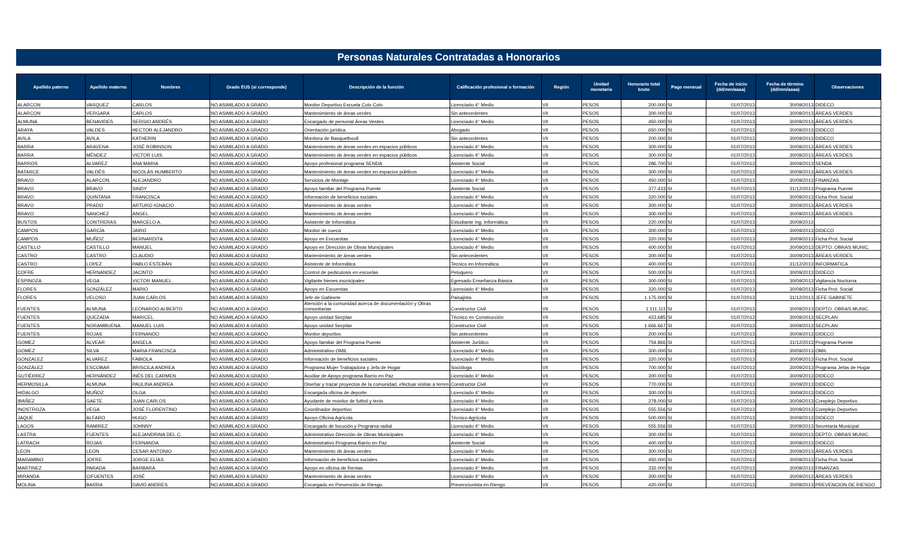Personas Naturales Contratadas a Honorarios
| Apellido paterno | Apellido materno | Nombres | Grado EUS (si corresponde) | Descripción de la función | Calificación profesional o formación | Región | Unidad monetaria | Honorario total bruto | Pago mensual | Fecha de inicio (dd/mm/aaaa) | Fecha de término (dd/mm/aaaa) | Observaciones |
| --- | --- | --- | --- | --- | --- | --- | --- | --- | --- | --- | --- | --- |
| ALARCON | VASQUEZ | CARLOS | NO ASIMILADO A GRADO | Monitor Deportivo Escuela Colo Colo | Licenciado 4° Medio | VII | PESOS | 200.000 | SI | 01/07/2013 | 30/09/2013 | DIDECO |
| ALARCON | VERGARA | CARLOS | NO ASIMILADO A GRADO | Mantenimiento de áreas verdes | Sin antecedentes | VII | PESOS | 300.000 | SI | 01/07/2013 | 30/09/2013 | ÁREAS VERDES |
| ALMUNA | BENAVIDES | SERGIO ANDRÉS | NO ASIMILADO A GRADO | Encargado de personal Áreas Verdes | Licenciado 4° Medio | VII | PESOS | 450.000 | SI | 01/07/2013 | 30/09/2013 | ÁREAS VERDES |
| ARAYA | VALDES | HECTOR ALEJANDRO | NO ASIMILADO A GRADO | Orientación jurídica | Abogado | VII | PESOS | 650.000 | SI | 01/07/2013 | 30/09/2013 | DIDECO |
| AVILA | AVILA | KATHERIN | NO ASIMILADO A GRADO | Monitora de Basquetbooll | Sin antecedentes | VII | PESOS | 200.000 | SI | 01/07/2013 | 30/09/2013 | DIDECO |
| BARRA | ARAVENA | JOSÉ ROBINSON | NO ASIMILADO A GRADO | Mantenimiento de áreas verdes en espacios públicos | Licenciado 4° Medio | VII | PESOS | 300.000 | SI | 01/07/2013 | 30/09/2013 | ÁREAS VERDES |
| BARRA | MÉNDEZ | VICTOR LUIS | NO ASIMILADO A GRADO | Mantenimiento de áreas verdes en espacios públicos | Licenciado 4° Medio | VII | PESOS | 300.000 | SI | 01/07/2013 | 30/09/2013 | ÁREAS VERDES |
| BARROS | ALVAREZ | ANA MARIA | NO ASIMILADO A GRADO | Apoyo profesional programa SENDA | Asistente Social | VII | PESOS | 286.700 | SI | 01/07/2013 | 30/09/2013 | SENDA |
| BATARCE | VALDÉS | NICOLÁS HUMBERTO | NO ASIMILADO A GRADO | Mantenimiento de áreas verdes en espacios públicos | Licenciado 4° Medio | VII | PESOS | 300.000 | SI | 01/07/2013 | 30/09/2013 | ÁREAS VERDES |
| BRAVO | ALARCON | ALEJANDRO | NO ASIMILADO A GRADO | Servicios de Montaje | Licenciado 4° Medio | VII | PESOS | 450.000 | SI | 01/07/2013 | 30/09/2013 | FINANZAS |
| BRAVO | BRAVO | SINDY | NO ASIMILADO A GRADO | Apoyo familiar del Programa Puente | Asistente Social | VII | PESOS | 377.433 | SI | 01/07/2013 | 31/12/2013 | Programa Puente |
| BRAVO | QUINTANA | FRANCISCA | NO ASIMILADO A GRADO | Información de beneficios sociales | Licenciado 4° Medio | VII | PESOS | 320.000 | SI | 01/07/2013 | 30/09/2013 | Ficha Prot. Social |
| BRAVO | PRADO | ARTURO IGNACIO | NO ASIMILADO A GRADO | Mantenimiento de áreas verdes | Licenciado 4° Medio | VII | PESOS | 300.000 | SI | 01/07/2013 | 30/09/2013 | ÁREAS VERDES |
| BRAVO | SANCHEZ | ANGEL | NO ASIMILADO A GRADO | Mantenimiento de áreas verdes | Licenciado 4° Medio | VII | PESOS | 300.000 | SI | 01/07/2013 | 30/09/2013 | ÁREAS VERDES |
| BUSTOS | CONTRERAS | MARCELO A. | NO ASIMILADO A GRADO | Asistente de Informática | Estudiante Ing. Informática | VII | PESOS | 220.000 | SI | 01/07/2013 | 30/09/2013 | |
| CAMPOS | GARCÍA | JAIRO | NO ASIMILADO A GRADO | Monitor de cueca | Licenciado 4° Medio | VII | PESOS | 300.000 | SI | 01/07/2013 | 30/09/2013 | DIDECO |
| CAMPOS | MUÑOZ | BERNARDITA | NO ASIMILADO A GRADO | Apoyo en Encuestas | Licenciado 4° Medio | VII | PESOS | 320.000 | SI | 01/07/2013 | 30/09/2013 | Ficha Prot. Social |
| CASTILLO | CASTILLO | MANUEL | NO ASIMILADO A GRADO | Apoyo en Dirección de Obras Municipales | Licenciado 4° Medio | VII | PESOS | 400.000 | SI | 01/07/2013 | 30/09/2013 | DEPTO. OBRAS MUNIC. |
| CASTRO | CASTRO | CLAUDIO | NO ASIMILADO A GRADO | Mantenimiento de áreas verdes | Sin antecedentes | VII | PESOS | 300.000 | SI | 01/07/2013 | 30/09/2013 | ÁREAS VERDES |
| CASTRO | LOPEZ | PABLO ESTEBÁN | NO ASIMILADO A GRADO | Asistente de Informática | Tecnico en Informática | VII | PESOS | 400.000 | SI | 01/07/2013 | 31/12/2013 | INFORMATICA |
| COFRE | HERNANDEZ | JACINTO | NO ASIMILADO A GRADO | Control de pediculosis en escuelas | Peluquero | VII | PESOS | 500.000 | SI | 01/07/2013 | 30/09/2013 | DIDECO |
| ESPINOZA | VEGA | VICTOR MANUEL | NO ASIMILADO A GRADO | Vigilante bienes municipales | Egresado Enseñanza Básica | VII | PESOS | 300.000 | SI | 01/07/2013 | 30/09/2013 | Vigilancia Nocturna |
| FLORES | GONZÁLEZ | MARIO | NO ASIMILADO A GRADO | Apoyo en Escuestas | Licenciado 4° Medio | VII | PESOS | 320.000 | SI | 01/07/2013 | 30/09/2013 | Ficha Prot. Social |
| FLORES | VELOSO | JUAN CARLOS | NO ASIMILADO A GRADO | Jefe de Gabinete | Paisajista | VII | PESOS | 1.175.000 | SI | 01/07/2013 | 31/12/2013 | JEFE GABINETE |
| FUENTES | ALMUNA | LEONARDO ALBERTO | NO ASIMILADO A GRADO | Atención a la comunidad acerca de documentación y Obras comunitarias | Constructor Civil | VII | PESOS | 1.111.111 | SI | 01/07/2013 | 30/09/2013 | DEPTO. OBRAS MUNIC. |
| FUENTES | QUEZADA | MARICEL | NO ASIMILADO A GRADO | Apoyo unidad Secplan | Técnico en Construcción | VII | PESOS | 423.685 | SI | 01/07/2013 | 30/09/2013 | SECPLAN |
| FUENTES | NORAMBUENA | MANUEL LUIS | NO ASIMILADO A GRADO | Apoyo unidad Secplan | Constructor Civil | VII | PESOS | 1.666.667 | SI | 01/07/2013 | 30/09/2013 | SECPLAN |
| FUENTES | ROJAS | FERNANDO | NO ASIMILADO A GRADO | Monitor deportivo | Sin antecedentes | VII | PESOS | 200.000 | SI | 01/07/2013 | 30/09/2013 | DIDECO |
| GOMEZ | ALVEAR | ANGELA | NO ASIMILADO A GRADO | Apoyo familiar del Programa Puente | Asistente Jurídico | VII | PESOS | 754.866 | SI | 01/07/2013 | 31/12/2013 | Programa Puente |
| GOMEZ | SILVA | MARIA FRANCISCA | NO ASIMILADO A GRADO | Administrativo OMIL | Licenciado 4° Medio | VII | PESOS | 300.000 | SI | 01/07/2013 | 30/09/2013 | OMIL |
| GONZALEZ | ALVAREZ | FABIOLA | NO ASIMILADO A GRADO | Información de beneficios sociales | Licenciado 4° Medio | VII | PESOS | 320.000 | SI | 01/07/2013 | 30/09/2013 | Ficha Prot. Social |
| GONZÁLEZ | ESCOBAR | BRISCILA ANDREA | NO ASIMILADO A GRADO | Programa Mujer Trabajadora y Jefa de Hogar | Socióloga | VII | PESOS | 700.000 | SI | 01/07/2013 | 30/09/2013 | Programa Jefas de Hogar |
| GUTIÉRREZ | HERNÁNDEZ | INÉS DEL CARMEN | NO ASIMILADO A GRADO | Auxiliar de Apoyo programa Barrio en Paz | Licenciado 4° Medio | VII | PESOS | 300.000 | SI | 01/07/2013 | 30/09/2013 | DIDECO |
| HERMOSILLA | ALMUNA | PAULINA ANDREA | NO ASIMILADO A GRADO | Diseñar y trazar proyectos de la comunidad, efectuar visitas a terren | Constructor Civil | VII | PESOS | 770.000 | SI | 01/07/2013 | 30/09/2013 | DIDECO |
| HIDALGO | MUÑOZ | OLGA | NO ASIMILADO A GRADO | Encargada oficina de deporte. | Licenciado 4° Medio | VII | PESOS | 300.000 | SI | 01/07/2013 | 30/09/2013 | DIDECO |
| IBAÑEZ | GAETE | JUAN CARLOS | NO ASIMILADO A GRADO | Ayudante de monitor de futbol y tenis | Licenciado 4° Medio | VII | PESOS | 278.000 | SI | 01/07/2013 | 30/09/2013 | Complejo Deportivo |
| INOSTROZA | VEGA | JOSÉ FLORENTINO | NO ASIMILADO A GRADO | Coordinador deportivo | Licenciado 4° Medio | VII | PESOS | 555.556 | SI | 01/07/2013 | 30/09/2013 | Complejo Deportivo |
| JAQUE | ALFARO | HUGO | NO ASIMILADO A GRADO | Apoyo Oficina Agrícola | Técnico Agrícola | VII | PESOS | 500.000 | SI | 01/07/2013 | 30/09/2013 | DIDECO |
| LAGOS | RAMIREZ | JOHNNY | NO ASIMILADO A GRADO | Encargado de locución y Programa radial | Licenciado 4° Medio | VII | PESOS | 555.556 | SI | 01/07/2013 | 30/09/2013 | Secretaría Municipal |
| LASTRA | FUENTES | ALEJANDRINA DEL C. | NO ASIMILADO A GRADO | Administrativo Dirección de Obras Municipales | Licenciado 4° Medio | VII | PESOS | 300.000 | SI | 01/07/2013 | 30/09/2013 | DEPTO. OBRAS MUNIC. |
| LATRACH | ROJAS | FERNANDA | NO ASIMILADO A GRADO | Administrativo Programa Barrio en Paz | Asistente Social | VII | PESOS | 400.000 | SI | 01/07/2013 | 30/09/2013 | DIDECO |
| LEON | LEON | CESAR ANTONIO | NO ASIMILADO A GRADO | Mantenimiento de áreas verdes | Licenciado 4° Medio | VII | PESOS | 300.000 | SI | 01/07/2013 | 30/09/2013 | ÁREAS VERDES |
| MARAMBIO | JOFRE | JORGE ELÍAS | NO ASIMILADO A GRADO | Información de beneficios sociales | Licenciado 4° Medio | VII | PESOS | 450.000 | SI | 01/07/2013 | 30/09/2013 | Ficha Prot. Social |
| MARTINEZ | PARADA | BARBARA | NO ASIMILADO A GRADO | Apoyo en oficina de Rentas. | Licenciado 4° Medio | VII | PESOS | 332.000 | SI | 01/07/2013 | 30/09/2013 | FINANZAS |
| MIRANDA | CIFUENTES | JOSÉ | NO ASIMILADO A GRADO | Mantenimiento de áreas verdes | Licenciado 4° Medio | VII | PESOS | 300.000 | SI | 01/07/2013 | 30/09/2013 | ÁREAS VERDES |
| MOLINA | BARRA | DAVID ANDRES | NO ASIMILADO A GRADO | Encargado en Prevención de Riesgo. | Prevencionista en Riesgo | VII | PESOS | 420.000 | SI | 01/07/2013 | 30/09/2013 | PREVENCION DE RIESGO |